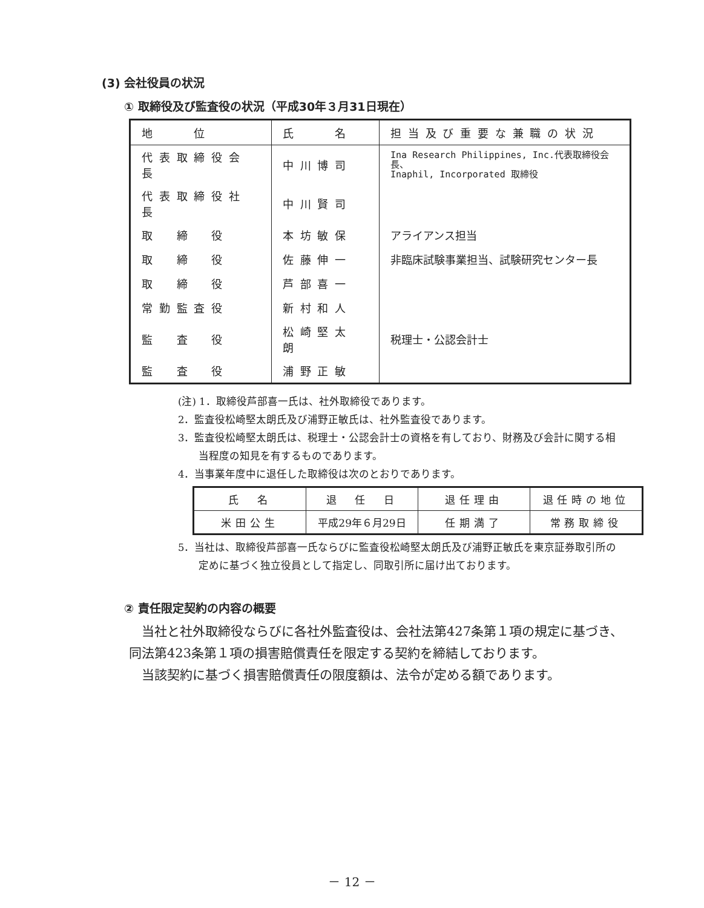(3) 会社役員の状況
① 取締役及び監査役の状況（平成30年３月31日現在）
| 地 位 | 氏 名 | 担当及び重要な兼職の状況 |
| --- | --- | --- |
| 代表取締役会長 | 中川博司 | Ina Research Philippines, Inc.代表取締役会長、 Inaphil, Incorporated 取締役 |
| 代表取締役社長 | 中川賢司 | |
| 取 締 役 | 本坊敏保 | アライアンス担当 |
| 取 締 役 | 佐藤伸一 | 非臨床試験事業担当、試験研究センター長 |
| 取 締 役 | 芦部喜一 | |
| 常勤監査役 | 新村和人 | |
| 監 査 役 | 松崎堅太朗 | 税理士・公認会計士 |
| 監 査 役 | 浦野正敏 | |
(注) 1．取締役芦部喜一氏は、社外取締役であります。
2．監査役松崎堅太朗氏及び浦野正敏氏は、社外監査役であります。
3．監査役松崎堅太朗氏は、税理士・公認会計士の資格を有しており、財務及び会計に関する相当程度の知見を有するものであります。
4．当事業年度中に退任した取締役は次のとおりであります。
| 氏 名 | 退 任 日 | 退任理由 | 退任時の地位 |
| 米田公生 | 平成29年６月29日 | 任期満了 | 常務取締役 |
5．当社は、取締役芦部喜一氏ならびに監査役松崎堅太朗氏及び浦野正敏氏を東京証券取引所の定めに基づく独立役員として指定し、同取引所に届け出ております。
② 責任限定契約の内容の概要
当社と社外取締役ならびに各社外監査役は、会社法第427条第１項の規定に基づき、同法第423条第１項の損害賠償責任を限定する契約を締結しております。
当該契約に基づく損害賠償責任の限度額は、法令が定める額であります。
－ 12 －